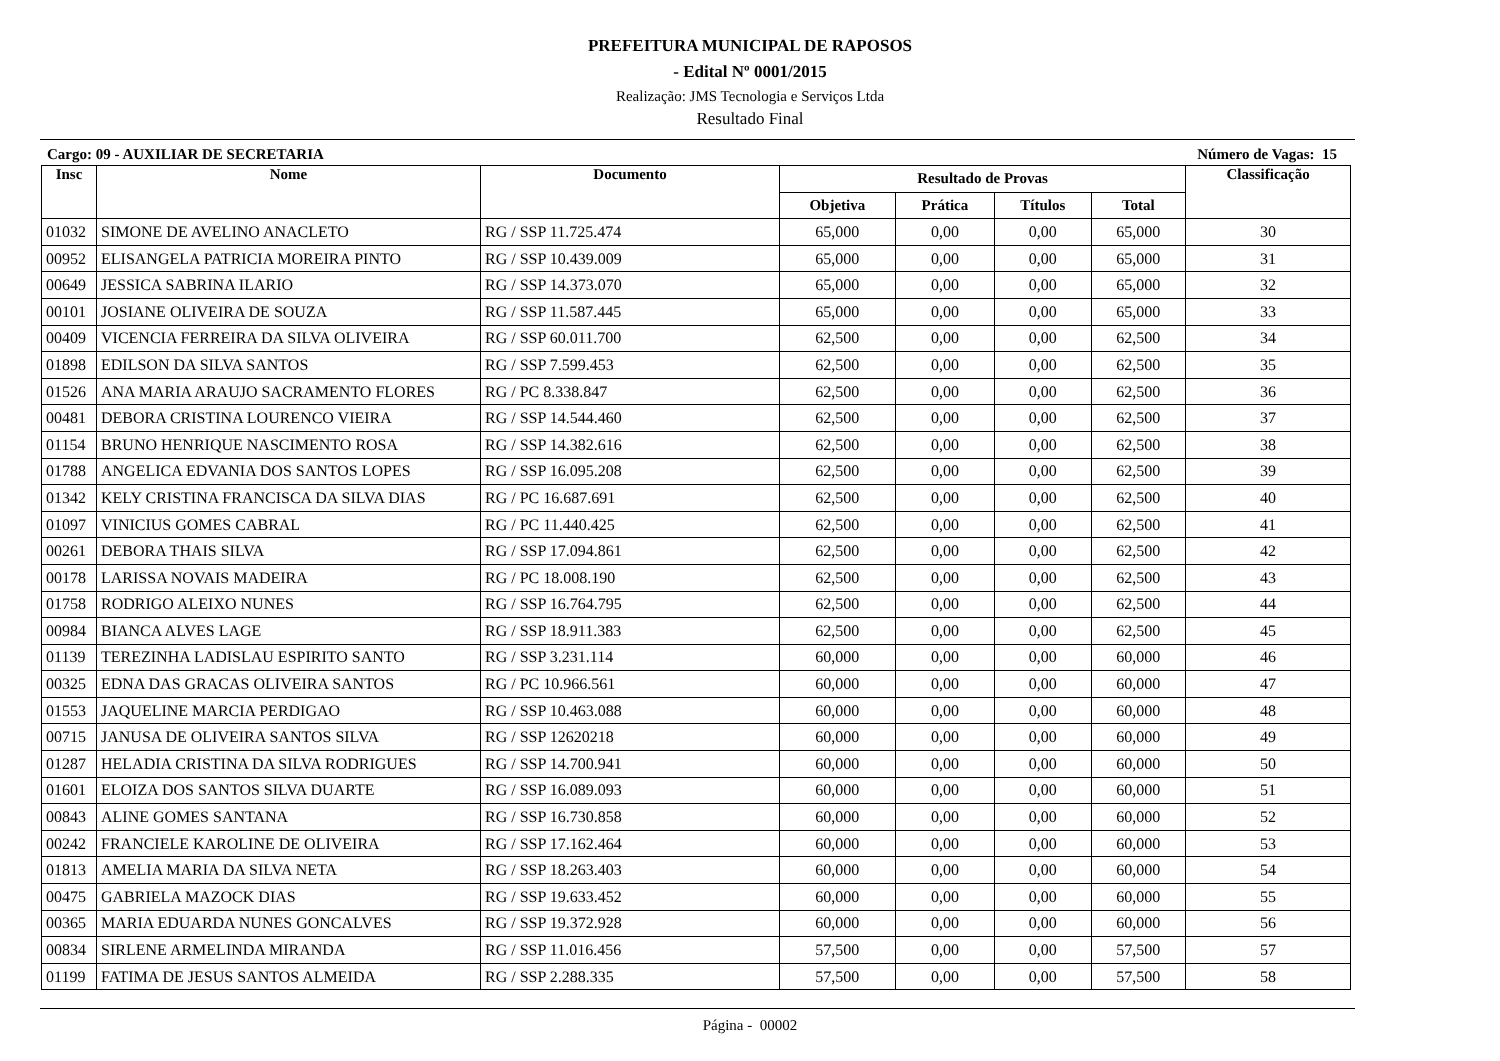PREFEITURA MUNICIPAL DE RAPOSOS
- Edital Nº 0001/2015
Realização: JMS Tecnologia e Serviços Ltda
Resultado Final
Cargo: 09 - AUXILIAR DE SECRETARIA Número de Vagas: 15
| Insc | Nome | Documento | Resultado de Provas | | | | Classificação |
| --- | --- | --- | --- | --- | --- | --- | --- |
| | | | Objetiva | Prática | Títulos | Total | |
| 01032 | SIMONE DE AVELINO ANACLETO | RG / SSP 11.725.474 | 65,000 | 0,00 | 0,00 | 65,000 | 30 |
| 00952 | ELISANGELA PATRICIA MOREIRA PINTO | RG / SSP 10.439.009 | 65,000 | 0,00 | 0,00 | 65,000 | 31 |
| 00649 | JESSICA SABRINA ILARIO | RG / SSP 14.373.070 | 65,000 | 0,00 | 0,00 | 65,000 | 32 |
| 00101 | JOSIANE OLIVEIRA DE SOUZA | RG / SSP 11.587.445 | 65,000 | 0,00 | 0,00 | 65,000 | 33 |
| 00409 | VICENCIA FERREIRA DA SILVA OLIVEIRA | RG / SSP 60.011.700 | 62,500 | 0,00 | 0,00 | 62,500 | 34 |
| 01898 | EDILSON DA SILVA SANTOS | RG / SSP 7.599.453 | 62,500 | 0,00 | 0,00 | 62,500 | 35 |
| 01526 | ANA MARIA ARAUJO SACRAMENTO FLORES | RG / PC 8.338.847 | 62,500 | 0,00 | 0,00 | 62,500 | 36 |
| 00481 | DEBORA CRISTINA LOURENCO VIEIRA | RG / SSP 14.544.460 | 62,500 | 0,00 | 0,00 | 62,500 | 37 |
| 01154 | BRUNO HENRIQUE NASCIMENTO ROSA | RG / SSP 14.382.616 | 62,500 | 0,00 | 0,00 | 62,500 | 38 |
| 01788 | ANGELICA EDVANIA DOS SANTOS LOPES | RG / SSP 16.095.208 | 62,500 | 0,00 | 0,00 | 62,500 | 39 |
| 01342 | KELY CRISTINA FRANCISCA DA SILVA DIAS | RG / PC 16.687.691 | 62,500 | 0,00 | 0,00 | 62,500 | 40 |
| 01097 | VINICIUS GOMES CABRAL | RG / PC 11.440.425 | 62,500 | 0,00 | 0,00 | 62,500 | 41 |
| 00261 | DEBORA THAIS SILVA | RG / SSP 17.094.861 | 62,500 | 0,00 | 0,00 | 62,500 | 42 |
| 00178 | LARISSA NOVAIS MADEIRA | RG / PC 18.008.190 | 62,500 | 0,00 | 0,00 | 62,500 | 43 |
| 01758 | RODRIGO ALEIXO NUNES | RG / SSP 16.764.795 | 62,500 | 0,00 | 0,00 | 62,500 | 44 |
| 00984 | BIANCA ALVES LAGE | RG / SSP 18.911.383 | 62,500 | 0,00 | 0,00 | 62,500 | 45 |
| 01139 | TEREZINHA LADISLAU ESPIRITO SANTO | RG / SSP 3.231.114 | 60,000 | 0,00 | 0,00 | 60,000 | 46 |
| 00325 | EDNA DAS GRACAS OLIVEIRA SANTOS | RG / PC 10.966.561 | 60,000 | 0,00 | 0,00 | 60,000 | 47 |
| 01553 | JAQUELINE MARCIA PERDIGAO | RG / SSP 10.463.088 | 60,000 | 0,00 | 0,00 | 60,000 | 48 |
| 00715 | JANUSA DE OLIVEIRA SANTOS SILVA | RG / SSP 12620218 | 60,000 | 0,00 | 0,00 | 60,000 | 49 |
| 01287 | HELADIA CRISTINA DA SILVA RODRIGUES | RG / SSP 14.700.941 | 60,000 | 0,00 | 0,00 | 60,000 | 50 |
| 01601 | ELOIZA DOS SANTOS SILVA DUARTE | RG / SSP 16.089.093 | 60,000 | 0,00 | 0,00 | 60,000 | 51 |
| 00843 | ALINE GOMES SANTANA | RG / SSP 16.730.858 | 60,000 | 0,00 | 0,00 | 60,000 | 52 |
| 00242 | FRANCIELE KAROLINE DE OLIVEIRA | RG / SSP 17.162.464 | 60,000 | 0,00 | 0,00 | 60,000 | 53 |
| 01813 | AMELIA MARIA DA SILVA NETA | RG / SSP 18.263.403 | 60,000 | 0,00 | 0,00 | 60,000 | 54 |
| 00475 | GABRIELA MAZOCK DIAS | RG / SSP 19.633.452 | 60,000 | 0,00 | 0,00 | 60,000 | 55 |
| 00365 | MARIA EDUARDA NUNES GONCALVES | RG / SSP 19.372.928 | 60,000 | 0,00 | 0,00 | 60,000 | 56 |
| 00834 | SIRLENE ARMELINDA MIRANDA | RG / SSP 11.016.456 | 57,500 | 0,00 | 0,00 | 57,500 | 57 |
| 01199 | FATIMA DE JESUS SANTOS ALMEIDA | RG / SSP 2.288.335 | 57,500 | 0,00 | 0,00 | 57,500 | 58 |
Página - 00002